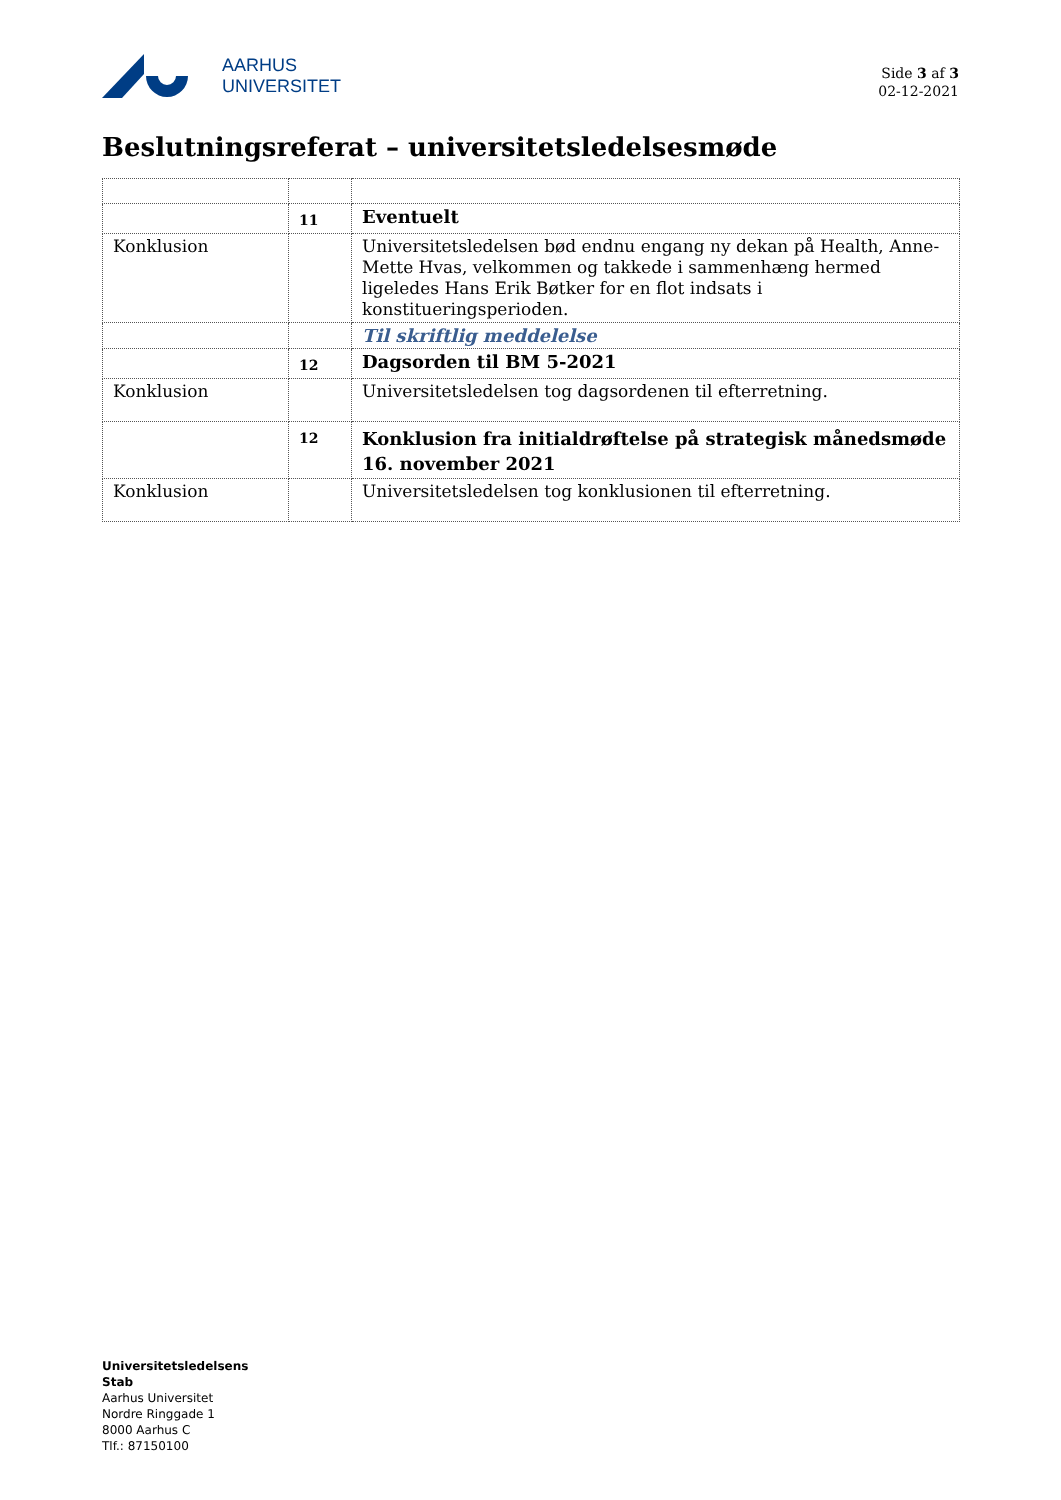AARHUS
UNIVERSITET
Side 3 af 3
02-12-2021
Beslutningsreferat – universitetsledelsesmøde
| | 11 | Eventuelt |
| Konklusion | | Universitetsledelsen bød endnu engang ny dekan på Health, Anne-Mette Hvas, velkommen og takkede i sammenhæng hermed ligeledes Hans Erik Bøtker for en flot indsats i konstitueringsperioden. |
| | | Til skriftlig meddelelse |
| | 12 | Dagsorden til BM 5-2021 |
| Konklusion | | Universitetsledelsen tog dagsordenen til efterretning. |
| | 12 | Konklusion fra initialdrøftelse på strategisk månedsmøde 16. november 2021 |
| Konklusion | | Universitetsledelsen tog konklusionen til efterretning. |
Universitetsledelsens
Stab
Aarhus Universitet
Nordre Ringgade 1
8000 Aarhus C
Tlf.: 87150100